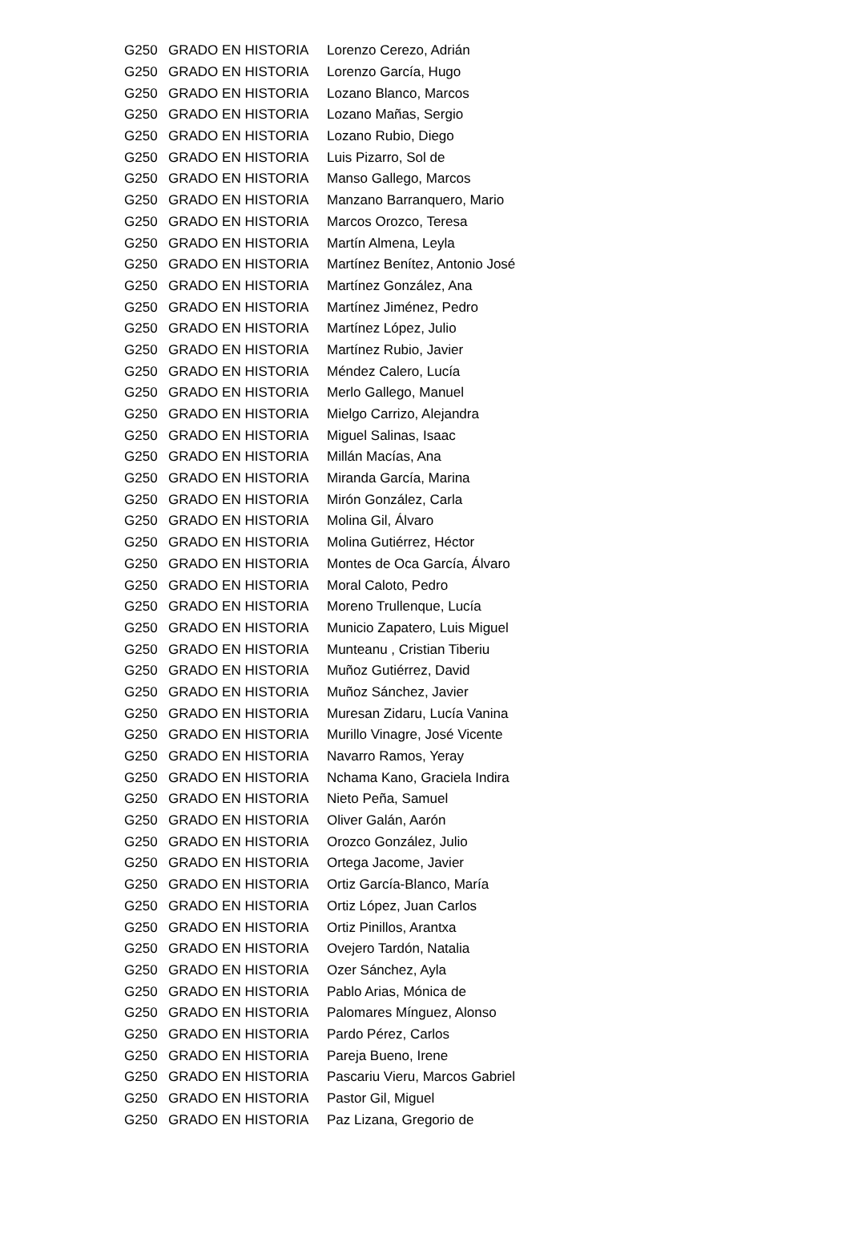| G250 | GRADO EN HISTORIA | Lorenzo Cerezo, Adrián |
| G250 | GRADO EN HISTORIA | Lorenzo García, Hugo |
| G250 | GRADO EN HISTORIA | Lozano Blanco, Marcos |
| G250 | GRADO EN HISTORIA | Lozano Mañas, Sergio |
| G250 | GRADO EN HISTORIA | Lozano Rubio, Diego |
| G250 | GRADO EN HISTORIA | Luis Pizarro, Sol de |
| G250 | GRADO EN HISTORIA | Manso Gallego, Marcos |
| G250 | GRADO EN HISTORIA | Manzano Barranquero, Mario |
| G250 | GRADO EN HISTORIA | Marcos Orozco, Teresa |
| G250 | GRADO EN HISTORIA | Martín Almena, Leyla |
| G250 | GRADO EN HISTORIA | Martínez Benítez, Antonio José |
| G250 | GRADO EN HISTORIA | Martínez González, Ana |
| G250 | GRADO EN HISTORIA | Martínez Jiménez, Pedro |
| G250 | GRADO EN HISTORIA | Martínez López, Julio |
| G250 | GRADO EN HISTORIA | Martínez Rubio, Javier |
| G250 | GRADO EN HISTORIA | Méndez Calero, Lucía |
| G250 | GRADO EN HISTORIA | Merlo Gallego, Manuel |
| G250 | GRADO EN HISTORIA | Mielgo Carrizo, Alejandra |
| G250 | GRADO EN HISTORIA | Miguel Salinas, Isaac |
| G250 | GRADO EN HISTORIA | Millán Macías, Ana |
| G250 | GRADO EN HISTORIA | Miranda García, Marina |
| G250 | GRADO EN HISTORIA | Mirón González, Carla |
| G250 | GRADO EN HISTORIA | Molina Gil, Álvaro |
| G250 | GRADO EN HISTORIA | Molina Gutiérrez, Héctor |
| G250 | GRADO EN HISTORIA | Montes de Oca García, Álvaro |
| G250 | GRADO EN HISTORIA | Moral Caloto, Pedro |
| G250 | GRADO EN HISTORIA | Moreno Trullenque, Lucía |
| G250 | GRADO EN HISTORIA | Municio Zapatero, Luis Miguel |
| G250 | GRADO EN HISTORIA | Munteanu , Cristian Tiberiu |
| G250 | GRADO EN HISTORIA | Muñoz Gutiérrez, David |
| G250 | GRADO EN HISTORIA | Muñoz Sánchez, Javier |
| G250 | GRADO EN HISTORIA | Muresan Zidaru, Lucía Vanina |
| G250 | GRADO EN HISTORIA | Murillo Vinagre, José Vicente |
| G250 | GRADO EN HISTORIA | Navarro Ramos, Yeray |
| G250 | GRADO EN HISTORIA | Nchama Kano, Graciela Indira |
| G250 | GRADO EN HISTORIA | Nieto Peña, Samuel |
| G250 | GRADO EN HISTORIA | Oliver Galán, Aarón |
| G250 | GRADO EN HISTORIA | Orozco González, Julio |
| G250 | GRADO EN HISTORIA | Ortega Jacome, Javier |
| G250 | GRADO EN HISTORIA | Ortiz García-Blanco, María |
| G250 | GRADO EN HISTORIA | Ortiz López, Juan Carlos |
| G250 | GRADO EN HISTORIA | Ortiz Pinillos, Arantxa |
| G250 | GRADO EN HISTORIA | Ovejero Tardón, Natalia |
| G250 | GRADO EN HISTORIA | Ozer Sánchez, Ayla |
| G250 | GRADO EN HISTORIA | Pablo Arias, Mónica de |
| G250 | GRADO EN HISTORIA | Palomares Mínguez, Alonso |
| G250 | GRADO EN HISTORIA | Pardo Pérez, Carlos |
| G250 | GRADO EN HISTORIA | Pareja Bueno, Irene |
| G250 | GRADO EN HISTORIA | Pascariu Vieru, Marcos Gabriel |
| G250 | GRADO EN HISTORIA | Pastor Gil, Miguel |
| G250 | GRADO EN HISTORIA | Paz Lizana, Gregorio de |